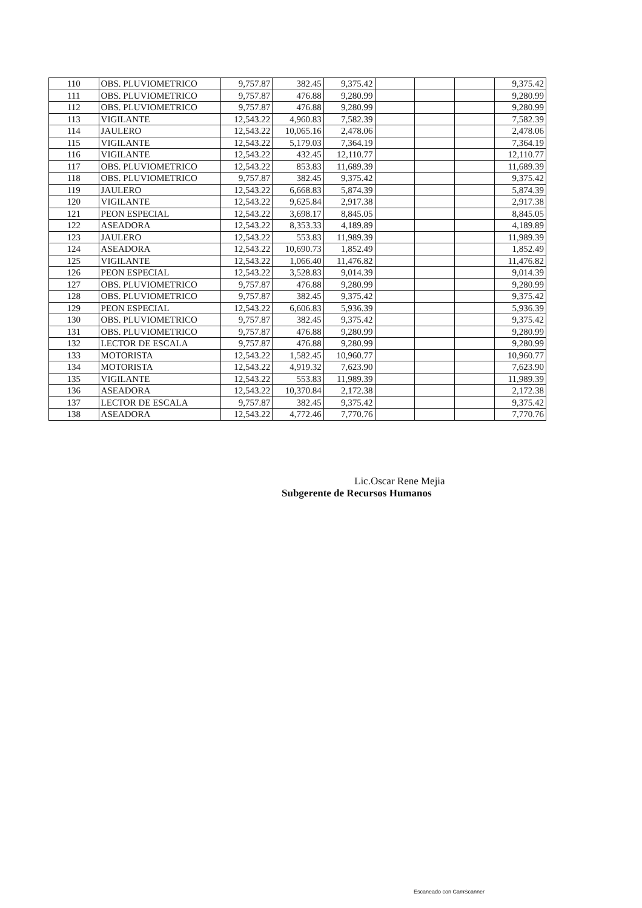| 110 | OBS. PLUVIOMETRICO | 9,757.87 | 382.45 | 9,375.42 | | | | 9,375.42 |
| 111 | OBS. PLUVIOMETRICO | 9,757.87 | 476.88 | 9,280.99 | | | | 9,280.99 |
| 112 | OBS. PLUVIOMETRICO | 9,757.87 | 476.88 | 9,280.99 | | | | 9,280.99 |
| 113 | VIGILANTE | 12,543.22 | 4,960.83 | 7,582.39 | | | | 7,582.39 |
| 114 | JAULERO | 12,543.22 | 10,065.16 | 2,478.06 | | | | 2,478.06 |
| 115 | VIGILANTE | 12,543.22 | 5,179.03 | 7,364.19 | | | | 7,364.19 |
| 116 | VIGILANTE | 12,543.22 | 432.45 | 12,110.77 | | | | 12,110.77 |
| 117 | OBS. PLUVIOMETRICO | 12,543.22 | 853.83 | 11,689.39 | | | | 11,689.39 |
| 118 | OBS. PLUVIOMETRICO | 9,757.87 | 382.45 | 9,375.42 | | | | 9,375.42 |
| 119 | JAULERO | 12,543.22 | 6,668.83 | 5,874.39 | | | | 5,874.39 |
| 120 | VIGILANTE | 12,543.22 | 9,625.84 | 2,917.38 | | | | 2,917.38 |
| 121 | PEON ESPECIAL | 12,543.22 | 3,698.17 | 8,845.05 | | | | 8,845.05 |
| 122 | ASEADORA | 12,543.22 | 8,353.33 | 4,189.89 | | | | 4,189.89 |
| 123 | JAULERO | 12,543.22 | 553.83 | 11,989.39 | | | | 11,989.39 |
| 124 | ASEADORA | 12,543.22 | 10,690.73 | 1,852.49 | | | | 1,852.49 |
| 125 | VIGILANTE | 12,543.22 | 1,066.40 | 11,476.82 | | | | 11,476.82 |
| 126 | PEON ESPECIAL | 12,543.22 | 3,528.83 | 9,014.39 | | | | 9,014.39 |
| 127 | OBS. PLUVIOMETRICO | 9,757.87 | 476.88 | 9,280.99 | | | | 9,280.99 |
| 128 | OBS. PLUVIOMETRICO | 9,757.87 | 382.45 | 9,375.42 | | | | 9,375.42 |
| 129 | PEON ESPECIAL | 12,543.22 | 6,606.83 | 5,936.39 | | | | 5,936.39 |
| 130 | OBS. PLUVIOMETRICO | 9,757.87 | 382.45 | 9,375.42 | | | | 9,375.42 |
| 131 | OBS. PLUVIOMETRICO | 9,757.87 | 476.88 | 9,280.99 | | | | 9,280.99 |
| 132 | LECTOR DE ESCALA | 9,757.87 | 476.88 | 9,280.99 | | | | 9,280.99 |
| 133 | MOTORISTA | 12,543.22 | 1,582.45 | 10,960.77 | | | | 10,960.77 |
| 134 | MOTORISTA | 12,543.22 | 4,919.32 | 7,623.90 | | | | 7,623.90 |
| 135 | VIGILANTE | 12,543.22 | 553.83 | 11,989.39 | | | | 11,989.39 |
| 136 | ASEADORA | 12,543.22 | 10,370.84 | 2,172.38 | | | | 2,172.38 |
| 137 | LECTOR DE ESCALA | 9,757.87 | 382.45 | 9,375.42 | | | | 9,375.42 |
| 138 | ASEADORA | 12,543.22 | 4,772.46 | 7,770.76 | | | | 7,770.76 |
Lic.Oscar Rene Mejia
Subgerente de Recursos Humanos
Escaneado con CamScanner